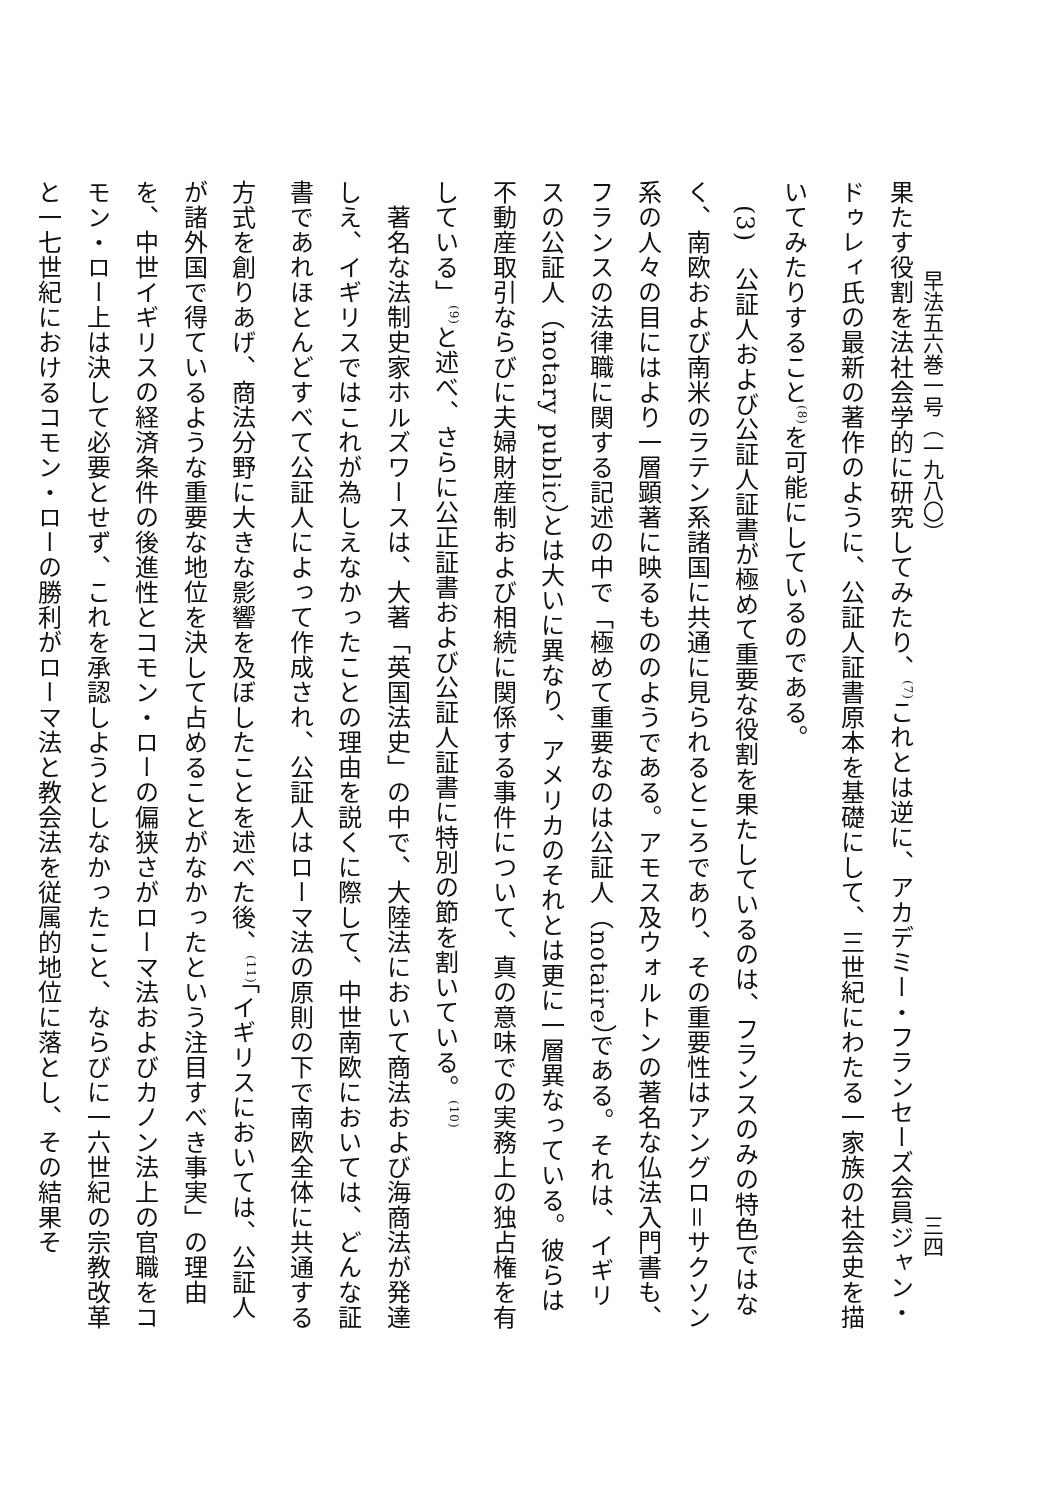早法五六巻一号（一九八〇）
三四
果たす役割を法社会学的に研究してみたり、<sup>(7)</sup>これとは逆に、アカデミー・フランセーズ会員ジャン・ドゥレィ氏の最新の著作のように、公証人証書原本を基礎にして、三世紀にわたる一家族の社会史を描いてみたりすること<sup>(8)</sup>を可能にしているのである。
　(3)　公証人および公証人証書が極めて重要な役割を果たしているのは、フランスのみの特色ではなく、南欧および南米のラテン系諸国に共通に見られるところであり、その重要性はアングロ＝サクソン系の人々の目にはより一層顕著に映るもののようである。アモス及ウォルトンの著名な仏法入門書も、フランスの法律職に関する記述の中で「極めて重要なのは公証人（notaire）である。それは、イギリスの公証人（notary public）とは大いに異なり、アメリカのそれとは更に一層異なっている。彼らは不動産取引ならびに夫婦財産制および相続に関係する事件について、真の意味での実務上の独占権を有している」<sup>(9)</sup>と述べ、さらに公正証書および公証人証書に特別の節を割いている。<sup>(10)</sup>
　著名な法制史家ホルズワースは、大著「英国法史」の中で、大陸法において商法および海商法が発達しえ、イギリスではこれが為しえなかったことの理由を説くに際して、中世南欧においては、どんな証書であれほとんどすべて公証人によって作成され、公証人はローマ法の原則の下で南欧全体に共通する方式を創りあげ、商法分野に大きな影響を及ぼしたことを述べた後、<sup>(11)</sup>「イギリスにおいては、公証人が諸外国で得ているような重要な地位を決して占めることがなかったという注目すべき事実」の理由を、中世イギリスの経済条件の後進性とコモン・ローの偏狭さがローマ法およびカノン法上の官職をコモン・ロー上は決して必要とせず、これを承認しようとしなかったこと、ならびに一六世紀の宗教改革と一七世紀におけるコモン・ローの勝利がローマ法と教会法を従属的地位に落とし、その結果そ